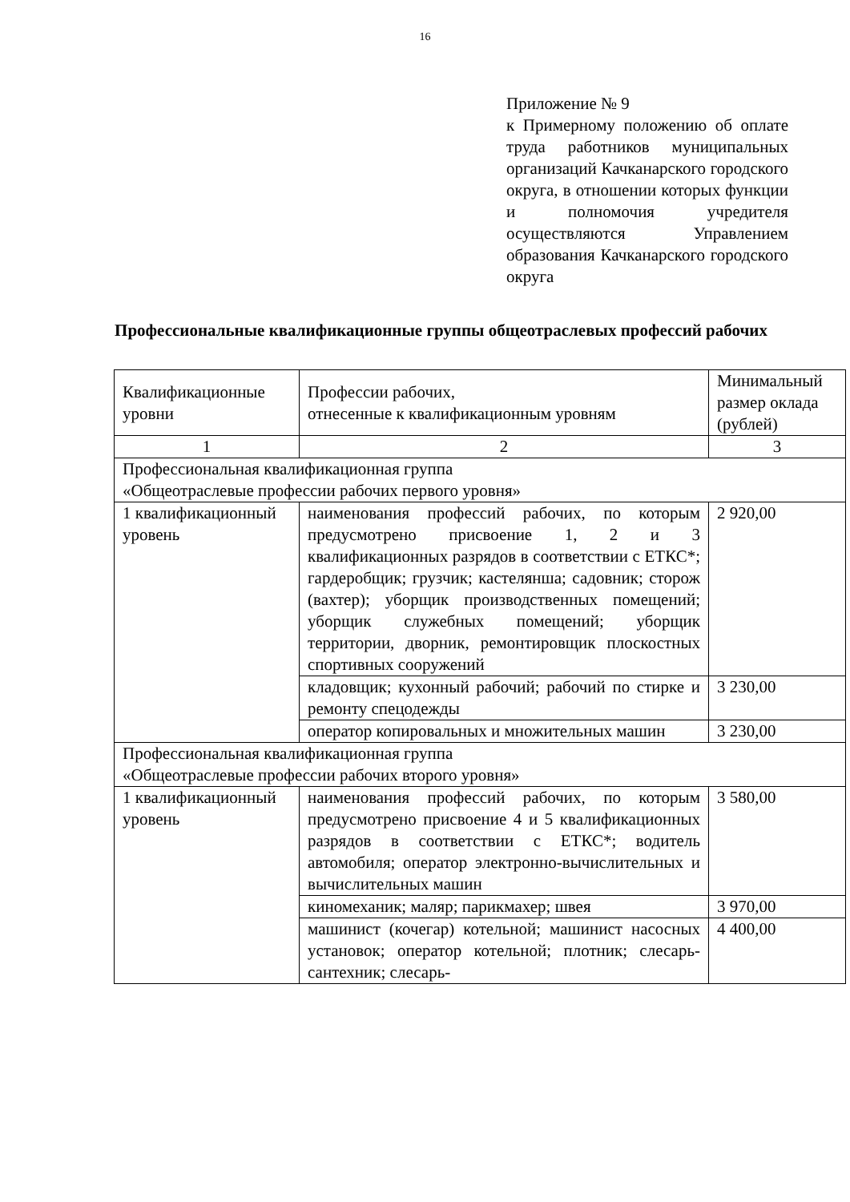16
Приложение № 9
к Примерному положению об оплате труда работников муниципальных организаций Качканарского городского округа, в отношении которых функции и полномочия учредителя осуществляются Управлением образования Качканарского городского округа
Профессиональные квалификационные группы общеотраслевых профессий рабочих
| Квалификационные уровни | Профессии рабочих, отнесенные к квалификационным уровням | Минимальный размер оклада (рублей) |
| 1 | 2 | 3 |
| Профессиональная квалификационная группа «Общеотраслевые профессии рабочих первого уровня» | | |
| 1 квалификационный уровень | наименования профессий рабочих, по которым предусмотрено присвоение 1, 2 и 3 квалификационных разрядов в соответствии с ЕТКС*; гардеробщик; грузчик; кастелянша; садовник; сторож (вахтер); уборщик производственных помещений; уборщик служебных помещений; уборщик территории, дворник, ремонтировщик плоскостных спортивных сооружений | 2 920,00 |
| | кладовщик; кухонный рабочий; рабочий по стирке и ремонту спецодежды | 3 230,00 |
| | оператор копировальных и множительных машин | 3 230,00 |
| Профессиональная квалификационная группа «Общеотраслевые профессии рабочих второго уровня» | | |
| 1 квалификационный уровень | наименования профессий рабочих, по которым предусмотрено присвоение 4 и 5 квалификационных разрядов в соответствии с ЕТКС*; водитель автомобиля; оператор электронно-вычислительных и вычислительных машин | 3 580,00 |
| | киномеханик; маляр; парикмахер; швея | 3 970,00 |
| | машинист (кочегар) котельной; машинист насосных установок; оператор котельной; плотник; слесарь-сантехник; слесарь- | 4 400,00 |